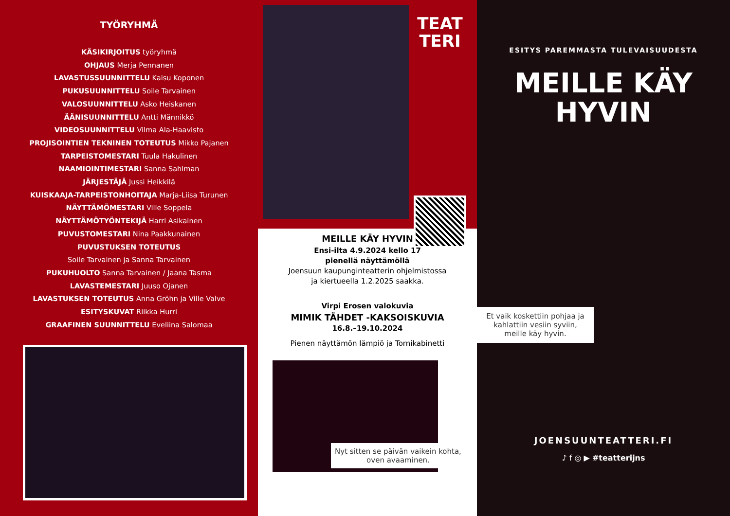TYÖRYHMÄ
KÄSIKIRJOITUS työryhmä
OHJAUS Merja Pennanen
LAVASTUSSUUNNITTELU Kaisu Koponen
PUKUSUUNNITTELU Soile Tarvainen
VALOSUUNNITTELU Asko Heiskanen
ÄÄNISUUNNITTELU Antti Männikkö
VIDEOSUUNNITTELU Vilma Ala-Haavisto
PROJISOINTIEN TEKNINEN TOTEUTUS Mikko Pajanen
TARPEISTOMESTARI Tuula Hakulinen
NAAMIOINTIMESTARI Sanna Sahlman
JÄRJESTÄJÄ Jussi Heikkilä
KUISKAAJA-TARPEISTONHOITAJA Marja-Liisa Turunen
NÄYTTÄMÖMESTARI Ville Soppela
NÄYTTÄMÖTYÖNTEKIJÄ Harri Asikainen
PUVUSTOMESTARI Nina Paakkunainen
PUVUSTUKSEN TOTEUTUS
Soile Tarvainen ja Sanna Tarvainen
PUKUHUOLTO Sanna Tarvainen / Jaana Tasma
LAVASTEMESTARI Juuso Ojanen
LAVASTUKSEN TOTEUTUS Anna Gröhn ja Ville Valve
ESITYSKUVAT Riikka Hurri
GRAAFINEN SUUNNITTELU Eveliina Salomaa
TEAT
TERI
MEILLE KÄY HYVIN
Ensi-ilta 4.9.2024 kello 17
pienellä näyttämöllä
Joensuun kaupunginteatterin ohjelmistossa
ja kiertueella 1.2.2025 saakka.
Virpi Erosen valokuvia
MIMIK TÄHDET -KAKSOISKUVIA
16.8.–19.10.2024
Pienen näyttämön lämpiö ja Tornikabinetti
Nyt sitten se päivän vaikein kohta, oven avaaminen.
ESITYS PAREMMASTA TULEVAISUUDESTA
MEILLE KÄY
HYVIN
Et vaik koskettiin pohjaa ja kahlattiin vesiin syviin, meille käy hyvin.
JOENSUUNTEATTERI.FI
♪ f ◎ ▶ #teatterijns